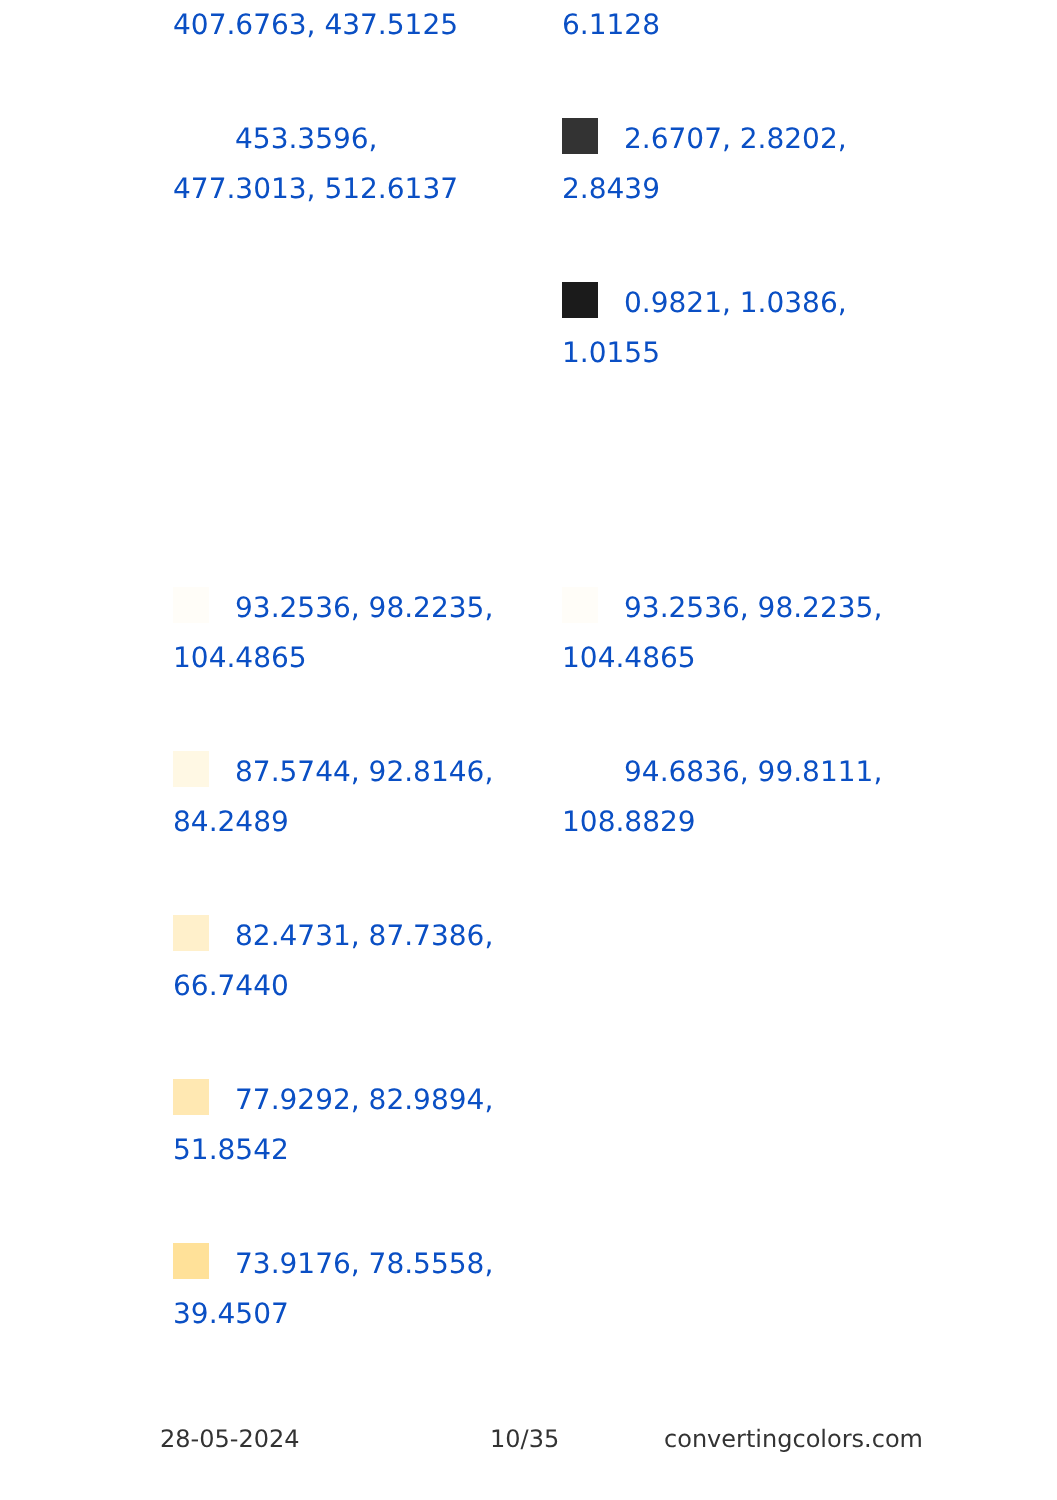407.6763, 437.5125 6.1128
453.3596, 477.3013, 512.6137
2.6707, 2.8202, 2.8439
0.9821, 1.0386, 1.0155
93.2536, 98.2235, 104.4865
93.2536, 98.2235, 104.4865
87.5744, 92.8146, 84.2489
94.6836, 99.8111, 108.8829
82.4731, 87.7386, 66.7440
77.9292, 82.9894, 51.8542
73.9176, 78.5558, 39.4507
28-05-2024 10/35 convertingcolors.com